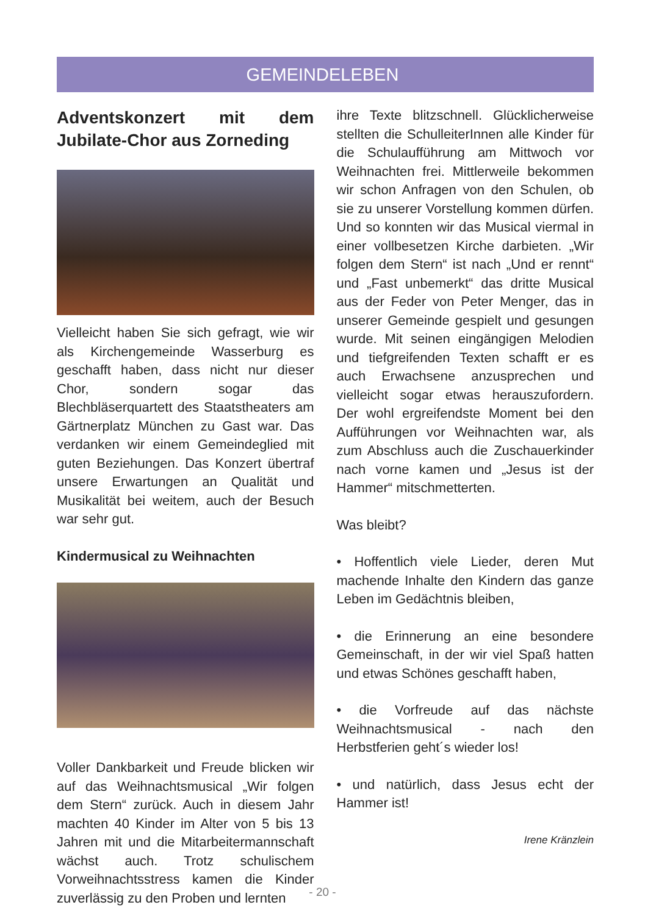GEMEINDELEBEN
Adventskonzert mit dem Jubilate-Chor aus Zorneding
Vielleicht haben Sie sich gefragt, wie wir als Kirchengemeinde Wasserburg es geschafft haben, dass nicht nur dieser Chor, sondern sogar das Blechbläserquartett des Staatstheaters am Gärtnerplatz München zu Gast war. Das verdanken wir einem Gemeindeglied mit guten Beziehungen. Das Konzert übertraf unsere Erwartungen an Qualität und Musikalität bei weitem, auch der Besuch war sehr gut.
Kindermusical zu Weihnachten
Voller Dankbarkeit und Freude blicken wir auf das Weihnachtsmusical „Wir folgen dem Stern“ zurück. Auch in diesem Jahr machten 40 Kinder im Alter von 5 bis 13 Jahren mit und die Mitarbeitermannschaft wächst auch. Trotz schulischem Vorweihnachtsstress kamen die Kinder zuverlässig zu den Proben und lernten
ihre Texte blitzschnell. Glücklicherweise stellten die SchulleiterInnen alle Kinder für die Schulaufführung am Mittwoch vor Weihnachten frei. Mittlerweile bekommen wir schon Anfragen von den Schulen, ob sie zu unserer Vorstellung kommen dürfen. Und so konnten wir das Musical viermal in einer vollbesetzen Kirche darbieten. „Wir folgen dem Stern“ ist nach „Und er rennt“ und „Fast unbemerkt“ das dritte Musical aus der Feder von Peter Menger, das in unserer Gemeinde gespielt und gesungen wurde. Mit seinen eingängigen Melodien und tiefgreifenden Texten schafft er es auch Erwachsene anzusprechen und vielleicht sogar etwas herauszufordern. Der wohl ergreifendste Moment bei den Aufführungen vor Weihnachten war, als zum Abschluss auch die Zuschauerkinder nach vorne kamen und „Jesus ist der Hammer“ mitschmetterten.
Was bleibt?
• Hoffentlich viele Lieder, deren Mut machende Inhalte den Kindern das ganze Leben im Gedächtnis bleiben,
• die Erinnerung an eine besondere Gemeinschaft, in der wir viel Spaß hatten und etwas Schönes geschafft haben,
• die Vorfreude auf das nächste Weihnachtsmusical - nach den Herbstferien geht´s wieder los!
• und natürlich, dass Jesus echt der Hammer ist!
Irene Kränzlein
- 20 -